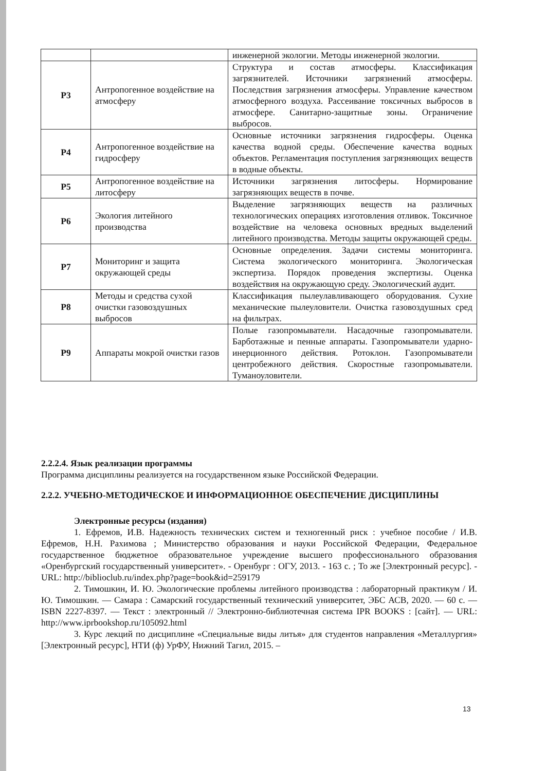| | | инженерной экологии. Методы инженерной экологии. |
| Р3 | Антропогенное воздействие на атмосферу | Структура и состав атмосферы. Классификация загрязнителей. Источники загрязнений атмосферы. Последствия загрязнения атмосферы. Управление качеством атмосферного воздуха. Рассеивание токсичных выбросов в атмосфере. Санитарно-защитные зоны. Ограничение выбросов. |
| Р4 | Антропогенное воздействие на гидросферу | Основные источники загрязнения гидросферы. Оценка качества водной среды. Обеспечение качества водных объектов. Регламентация поступления загрязняющих веществ в водные объекты. |
| Р5 | Антропогенное воздействие на литосферу | Источники загрязнения литосферы. Нормирование загрязняющих веществ в почве. |
| Р6 | Экология литейного производства | Выделение загрязняющих веществ на различных технологических операциях изготовления отливок. Токсичное воздействие на человека основных вредных выделений литейного производства. Методы защиты окружающей среды. |
| Р7 | Мониторинг и защита окружающей среды | Основные определения. Задачи системы мониторинга. Система экологического мониторинга. Экологическая экспертиза. Порядок проведения экспертизы. Оценка воздействия на окружающую среду. Экологический аудит. |
| Р8 | Методы и средства сухой очистки газовоздушных выбросов | Классификация пылеулавливающего оборудования. Сухие механические пылеуловители. Очистка газовоздушных сред на фильтрах. |
| Р9 | Аппараты мокрой очистки газов | Полые газопромыватели. Насадочные газопромыватели. Барботажные и пенные аппараты. Газопромыватели ударно-инерционного действия. Ротоклон. Газопромыватели центробежного действия. Скоростные газопромыватели. Туманоуловители. |
2.2.2.4. Язык реализации программы
Программа дисциплины реализуется на государственном языке Российской Федерации.
2.2.2. УЧЕБНО-МЕТОДИЧЕСКОЕ И ИНФОРМАЦИОННОЕ ОБЕСПЕЧЕНИЕ ДИСЦИПЛИНЫ
Электронные ресурсы (издания)
1. Ефремов, И.В. Надежность технических систем и техногенный риск : учебное пособие / И.В. Ефремов, Н.Н. Рахимова ; Министерство образования и науки Российской Федерации, Федеральное государственное бюджетное образовательное учреждение высшего профессионального образования «Оренбургский государственный университет». - Оренбург : ОГУ, 2013. - 163 с. ; То же [Электронный ресурс]. - URL: http://biblioclub.ru/index.php?page=book&id=259179
2. Тимошкин, И. Ю. Экологические проблемы литейного производства : лабораторный практикум / И. Ю. Тимошкин. — Самара : Самарский государственный технический университет, ЭБС АСВ, 2020. — 60 c. — ISBN 2227-8397. — Текст : электронный // Электронно-библиотечная система IPR BOOKS : [сайт]. — URL: http://www.iprbookshop.ru/105092.html
3. Курс лекций по дисциплине «Специальные виды литья» для студентов направления «Металлургия» [Электронный ресурс], НТИ (ф) УрФУ, Нижний Тагил, 2015. –
13